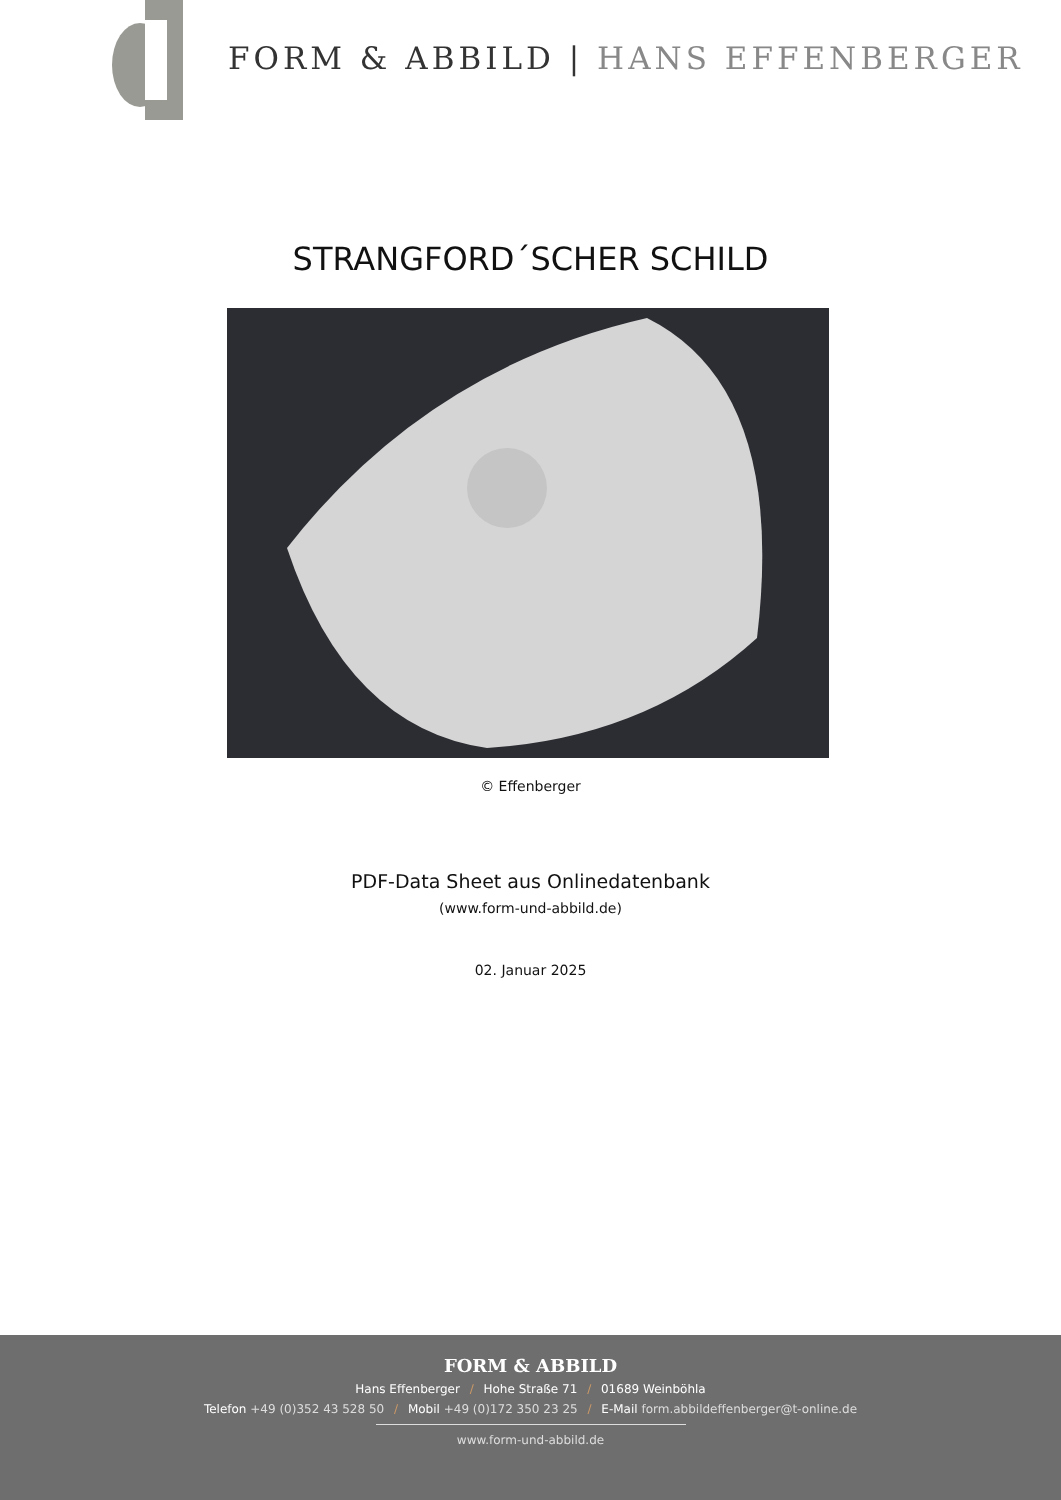FORM & ABBILD | HANS EFFENBERGER
STRANGFORD´SCHER SCHILD
© Effenberger
PDF-Data Sheet aus Onlinedatenbank
(www.form-und-abbild.de)
02. Januar 2025
FORM & ABBILD
Hans Effenberger / Hohe Straße 71 / 01689 Weinböhla
Telefon +49 (0)352 43 528 50 / Mobil +49 (0)172 350 23 25 / E-Mail form.abbildeffenberger@t-online.de
www.form-und-abbild.de